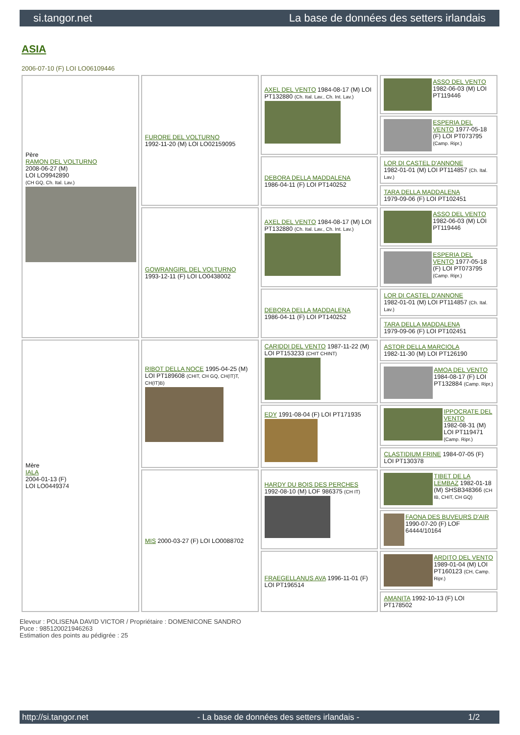si.tangor.net La base de données des setters irlandais
ASIA
2006-07-10 (F) LOI LO06109446
| Père RAMON DEL VOLTURNO 2008-06-27 (M) LOI LO9942890 (CH GQ, Ch. Ital. Lav.) | FURORE DEL VOLTURNO 1992-11-20 (M) LOI LO02159095 | AXEL DEL VENTO 1984-08-17 (M) LOI PT132880 (Ch. Ital. Lav., Ch. Int. Lav.) | ASSO DEL VENTO 1982-06-03 (M) LOI PT119446 |
| | | | ESPERIA DEL VENTO 1977-05-18 (F) LOI PT073795 (Camp. Ripr.) |
| | | DEBORA DELLA MADDALENA 1986-04-11 (F) LOI PT140252 | LOR DI CASTEL D'ANNONE 1982-01-01 (M) LOI PT114857 (Ch. Ital. Lav.) |
| | | | TARA DELLA MADDALENA 1979-09-06 (F) LOI PT102451 |
| | GOWRANGIRL DEL VOLTURNO 1993-12-11 (F) LOI LO0438002 | AXEL DEL VENTO 1984-08-17 (M) LOI PT132880 (Ch. Ital. Lav., Ch. Int. Lav.) | ASSO DEL VENTO 1982-06-03 (M) LOI PT119446 |
| | | | ESPERIA DEL VENTO 1977-05-18 (F) LOI PT073795 (Camp. Ripr.) |
| | | DEBORA DELLA MADDALENA 1986-04-11 (F) LOI PT140252 | LOR DI CASTEL D'ANNONE 1982-01-01 (M) LOI PT114857 (Ch. Ital. Lav.) |
| | | | TARA DELLA MADDALENA 1979-09-06 (F) LOI PT102451 |
| Mère IALA 2004-01-13 (F) LOI LO0449374 | RIBOT DELLA NOCE 1995-04-25 (M) LOI PT189608 (CHIT, CH GQ, CH(IT)T, CH(IT)B) | CARIDDI DEL VENTO 1987-11-22 (M) LOI PT153233 (CHIT CHINT) | ASTOR DELLA MARCIOLA 1982-11-30 (M) LOI PT126190 |
| | | | AMOA DEL VENTO 1984-08-17 (F) LOI PT132884 (Camp. Ripr.) |
| | | EDY 1991-08-04 (F) LOI PT171935 | IPPOCRATE DEL VENTO 1982-08-31 (M) LOI PT119471 (Camp. Ripr.) |
| | | | CLASTIDIUM FRINE 1984-07-05 (F) LOI PT130378 |
| | MIS 2000-03-27 (F) LOI LO0088702 | HARDY DU BOIS DES PERCHES 1992-08-10 (M) LOF 986375 (CH IT) | TIBET DE LA LEMBAZ 1982-01-18 (M) SHSB348366 (CH IB, CHIT, CH GQ) |
| | | | FAONA DES BUVEURS D'AIR 1990-07-20 (F) LOF 64444/10164 |
| | | FRAEGELLANUS AVA 1996-11-01 (F) LOI PT196514 | ARDITO DEL VENTO 1989-01-04 (M) LOI PT160123 (CH, Camp. Ripr.) |
| | | | AMANITA 1992-10-13 (F) LOI PT178502 |
Eleveur : POLISENA DAVID VICTOR / Propriétaire : DOMENICONE SANDRO
Puce : 985120021946263
Estimation des points au pédigrée : 25
http://si.tangor.net - La base de données des setters irlandais - 1/2